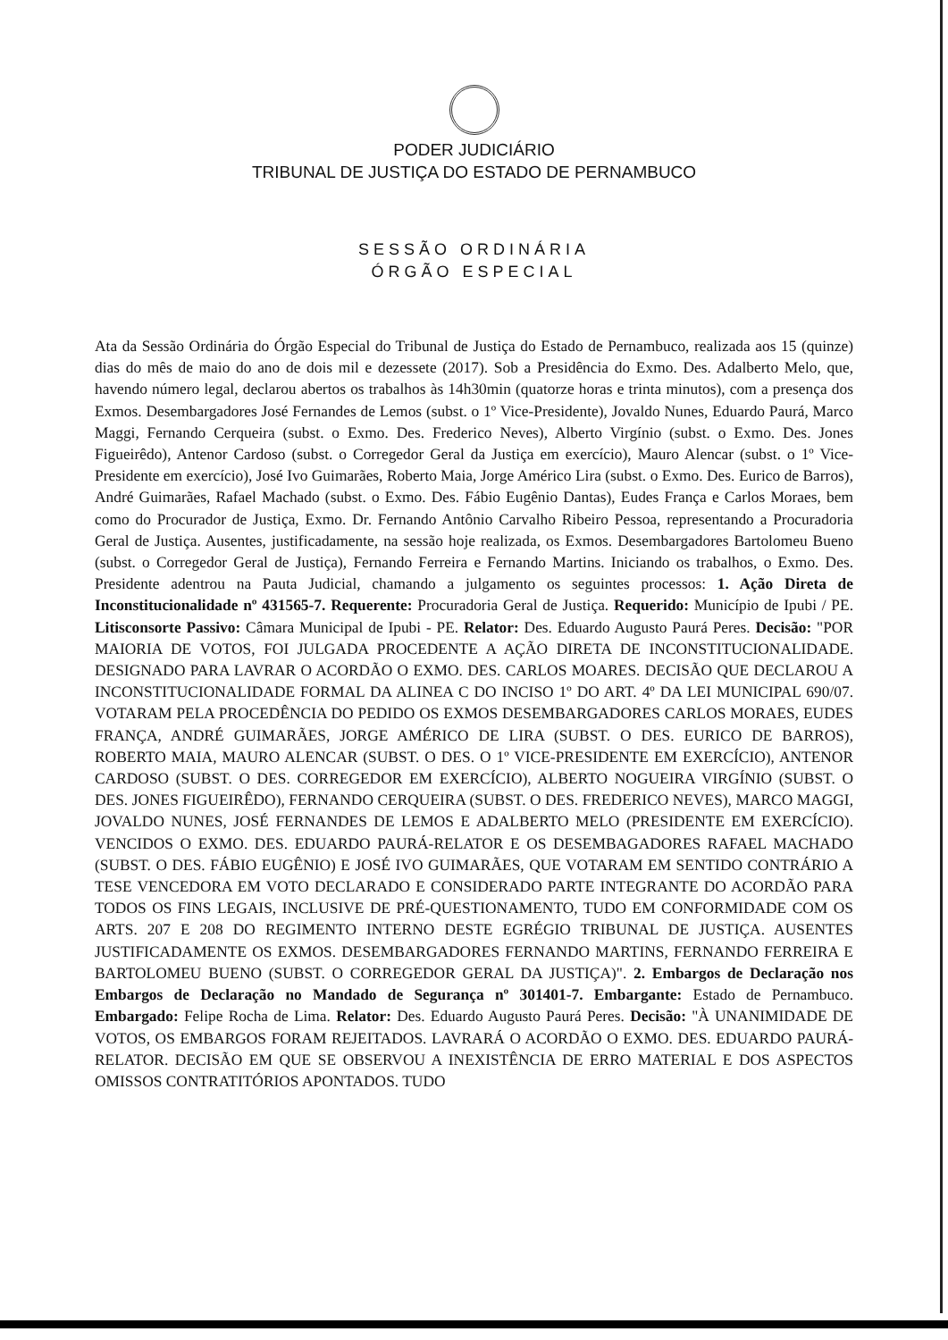PODER JUDICIÁRIO
TRIBUNAL DE JUSTIÇA DO ESTADO DE PERNAMBUCO
SESSÃO ORDINÁRIA
ÓRGÃO ESPECIAL
Ata da Sessão Ordinária do Órgão Especial do Tribunal de Justiça do Estado de Pernambuco, realizada aos 15 (quinze) dias do mês de maio do ano de dois mil e dezessete (2017). Sob a Presidência do Exmo. Des. Adalberto Melo, que, havendo número legal, declarou abertos os trabalhos às 14h30min (quatorze horas e trinta minutos), com a presença dos Exmos. Desembargadores José Fernandes de Lemos (subst. o 1º Vice-Presidente), Jovaldo Nunes, Eduardo Paurá, Marco Maggi, Fernando Cerqueira (subst. o Exmo. Des. Frederico Neves), Alberto Virgínio (subst. o Exmo. Des. Jones Figueirêdo), Antenor Cardoso (subst. o Corregedor Geral da Justiça em exercício), Mauro Alencar (subst. o 1º Vice-Presidente em exercício), José Ivo Guimarães, Roberto Maia, Jorge Américo Lira (subst. o Exmo. Des. Eurico de Barros), André Guimarães, Rafael Machado (subst. o Exmo. Des. Fábio Eugênio Dantas), Eudes França e Carlos Moraes, bem como do Procurador de Justiça, Exmo. Dr. Fernando Antônio Carvalho Ribeiro Pessoa, representando a Procuradoria Geral de Justiça. Ausentes, justificadamente, na sessão hoje realizada, os Exmos. Desembargadores Bartolomeu Bueno (subst. o Corregedor Geral de Justiça), Fernando Ferreira e Fernando Martins. Iniciando os trabalhos, o Exmo. Des. Presidente adentrou na Pauta Judicial, chamando a julgamento os seguintes processos: 1. Ação Direta de Inconstitucionalidade nº 431565-7. Requerente: Procuradoria Geral de Justiça. Requerido: Município de Ipubi / PE. Litisconsorte Passivo: Câmara Municipal de Ipubi - PE. Relator: Des. Eduardo Augusto Paurá Peres. Decisão: "POR MAIORIA DE VOTOS, FOI JULGADA PROCEDENTE A AÇÃO DIRETA DE INCONSTITUCIONALIDADE. DESIGNADO PARA LAVRAR O ACORDÃO O EXMO. DES. CARLOS MOARES. DECISÃO QUE DECLAROU A INCONSTITUCIONALIDADE FORMAL DA ALINEA C DO INCISO 1º DO ART. 4º DA LEI MUNICIPAL 690/07. VOTARAM PELA PROCEDÊNCIA DO PEDIDO OS EXMOS DESEMBARGADORES CARLOS MORAES, EUDES FRANÇA, ANDRÉ GUIMARÃES, JORGE AMÉRICO DE LIRA (SUBST. O DES. EURICO DE BARROS), ROBERTO MAIA, MAURO ALENCAR (SUBST. O DES. O 1º VICE-PRESIDENTE EM EXERCÍCIO), ANTENOR CARDOSO (SUBST. O DES. CORREGEDOR EM EXERCÍCIO), ALBERTO NOGUEIRA VIRGÍNIO (SUBST. O DES. JONES FIGUEIRÊDO), FERNANDO CERQUEIRA (SUBST. O DES. FREDERICO NEVES), MARCO MAGGI, JOVALDO NUNES, JOSÉ FERNANDES DE LEMOS E ADALBERTO MELO (PRESIDENTE EM EXERCÍCIO). VENCIDOS O EXMO. DES. EDUARDO PAURÁ-RELATOR E OS DESEMBAGADORES RAFAEL MACHADO (SUBST. O DES. FÁBIO EUGÊNIO) E JOSÉ IVO GUIMARÃES, QUE VOTARAM EM SENTIDO CONTRÁRIO A TESE VENCEDORA EM VOTO DECLARADO E CONSIDERADO PARTE INTEGRANTE DO ACORDÃO PARA TODOS OS FINS LEGAIS, INCLUSIVE DE PRÉ-QUESTIONAMENTO, TUDO EM CONFORMIDADE COM OS ARTS. 207 E 208 DO REGIMENTO INTERNO DESTE EGRÉGIO TRIBUNAL DE JUSTIÇA. AUSENTES JUSTIFICADAMENTE OS EXMOS. DESEMBARGADORES FERNANDO MARTINS, FERNANDO FERREIRA E BARTOLOMEU BUENO (SUBST. O CORREGEDOR GERAL DA JUSTIÇA)". 2. Embargos de Declaração nos Embargos de Declaração no Mandado de Segurança nº 301401-7. Embargante: Estado de Pernambuco. Embargado: Felipe Rocha de Lima. Relator: Des. Eduardo Augusto Paurá Peres. Decisão: "À UNANIMIDADE DE VOTOS, OS EMBARGOS FORAM REJEITADOS. LAVRARÁ O ACORDÃO O EXMO. DES. EDUARDO PAURÁ-RELATOR. DECISÃO EM QUE SE OBSERVOU A INEXISTÊNCIA DE ERRO MATERIAL E DOS ASPECTOS OMISSOS CONTRATITÓRIOS APONTADOS. TUDO